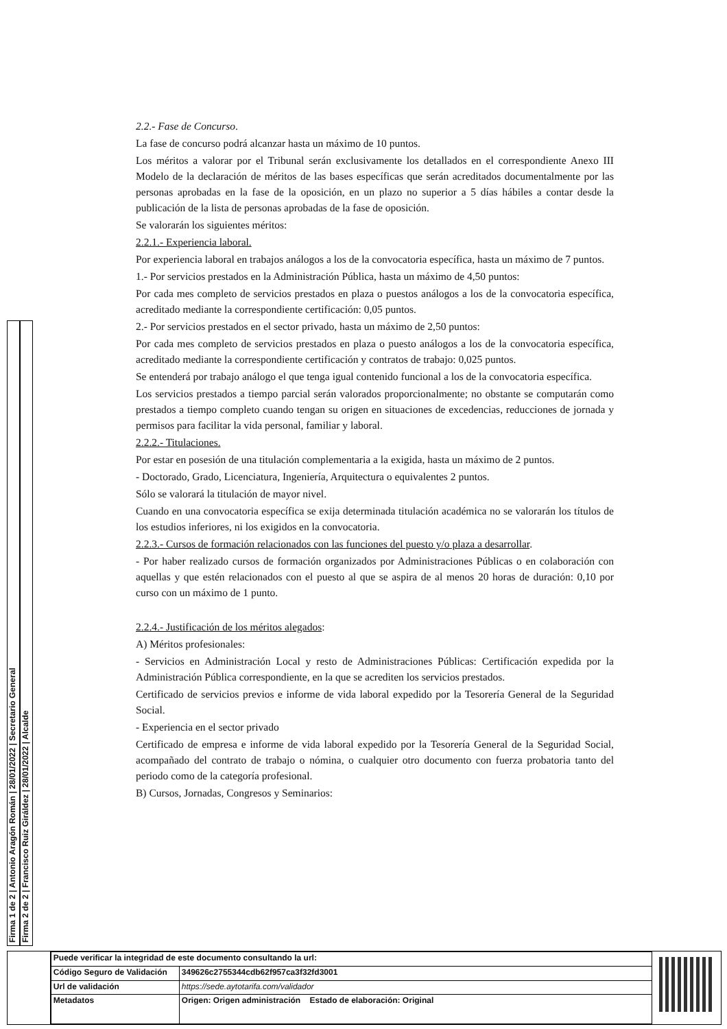Firma 1 de 2 | Antonio Aragón Román | 28/01/2022 | Secretario General
Firma 2 de 2 | Francisco Ruiz Giráldez | 28/01/2022 | Alcalde
2.2.- Fase de Concurso.
La fase de concurso podrá alcanzar hasta un máximo de 10 puntos.
Los méritos a valorar por el Tribunal serán exclusivamente los detallados en el correspondiente Anexo III Modelo de la declaración de méritos de las bases específicas que serán acreditados documentalmente por las personas aprobadas en la fase de la oposición, en un plazo no superior a 5 días hábiles a contar desde la publicación de la lista de personas aprobadas de la fase de oposición.
Se valorarán los siguientes méritos:
2.2.1.- Experiencia laboral.
Por experiencia laboral en trabajos análogos a los de la convocatoria específica, hasta un máximo de 7 puntos.
1.- Por servicios prestados en la Administración Pública, hasta un máximo de 4,50 puntos:
Por cada mes completo de servicios prestados en plaza o puestos análogos a los de la convocatoria específica, acreditado mediante la correspondiente certificación: 0,05 puntos.
2.- Por servicios prestados en el sector privado, hasta un máximo de 2,50 puntos:
Por cada mes completo de servicios prestados en plaza o puesto análogos a los de la convocatoria específica, acreditado mediante la correspondiente certificación y contratos de trabajo: 0,025 puntos.
Se entenderá por trabajo análogo el que tenga igual contenido funcional a los de la convocatoria específica.
Los servicios prestados a tiempo parcial serán valorados proporcionalmente; no obstante se computarán como prestados a tiempo completo cuando tengan su origen en situaciones de excedencias, reducciones de jornada y permisos para facilitar la vida personal, familiar y laboral.
2.2.2.- Titulaciones.
Por estar en posesión de una titulación complementaria a la exigida, hasta un máximo de 2 puntos.
- Doctorado, Grado, Licenciatura, Ingeniería, Arquitectura o equivalentes 2 puntos.
Sólo se valorará la titulación de mayor nivel.
Cuando en una convocatoria específica se exija determinada titulación académica no se valorarán los títulos de los estudios inferiores, ni los exigidos en la convocatoria.
2.2.3.- Cursos de formación relacionados con las funciones del puesto y/o plaza a desarrollar.
- Por haber realizado cursos de formación organizados por Administraciones Públicas o en colaboración con aquellas y que estén relacionados con el puesto al que se aspira de al menos 20 horas de duración: 0,10 por curso con un máximo de 1 punto.
2.2.4.- Justificación de los méritos alegados:
A) Méritos profesionales:
- Servicios en Administración Local y resto de Administraciones Públicas: Certificación expedida por la Administración Pública correspondiente, en la que se acrediten los servicios prestados.
Certificado de servicios previos e informe de vida laboral expedido por la Tesorería General de la Seguridad Social.
- Experiencia en el sector privado
Certificado de empresa e informe de vida laboral expedido por la Tesorería General de la Seguridad Social, acompañado del contrato de trabajo o nómina, o cualquier otro documento con fuerza probatoria tanto del periodo como de la categoría profesional.
B) Cursos, Jornadas, Congresos y Seminarios:
| Puede verificar la integridad de este documento consultando la url: | |
| Código Seguro de Validación | 349626c2755344cdb62f957ca3f32fd3001 |
| Url de validación | https://sede.aytotarifa.com/validador |
| Metadatos | Origen: Origen administración Estado de elaboración: Original |